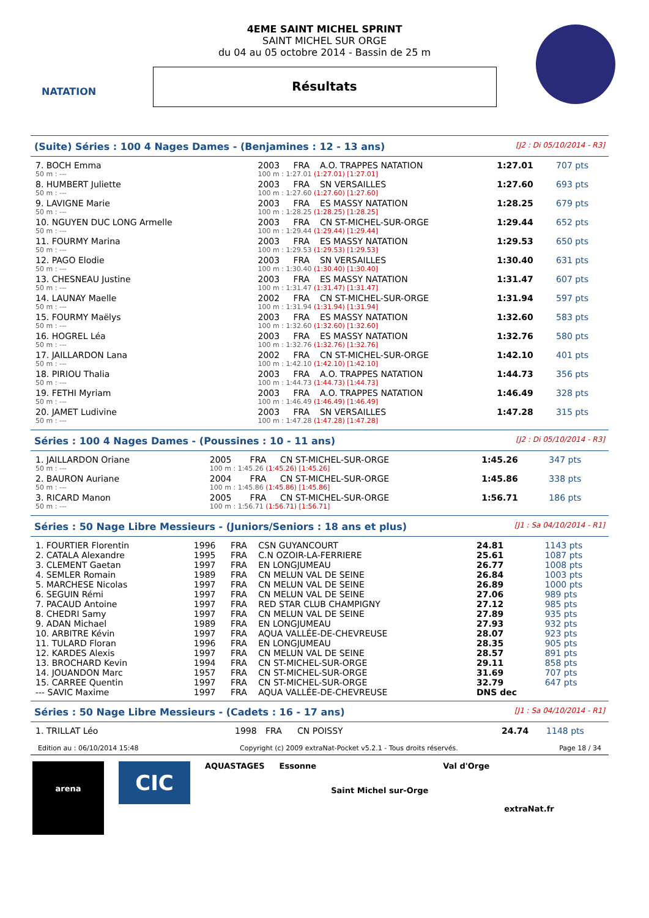NATATION
4EME SAINT MICHEL SPRINT
SAINT MICHEL SUR ORGE
du 04 au 05 octobre 2014 - Bassin de 25 m
Résultats
(Suite) Séries : 100 4 Nages Dames - (Benjamines : 12 - 13 ans) [J2 : Di 05/10/2014 - R3]
| 7. BOCH Emma | 2003 | FRA | A.O. TRAPPES NATATION | 1:27.01 | 707 pts |
| 50 m : --- | 100 m : 1:27.01 (1:27.01) [1:27.01] | | | | |
| 8. HUMBERT Juliette | 2003 | FRA | SN VERSAILLES | 1:27.60 | 693 pts |
| 50 m : --- | 100 m : 1:27.60 (1:27.60) [1:27.60] | | | | |
| 9. LAVIGNE Marie | 2003 | FRA | ES MASSY NATATION | 1:28.25 | 679 pts |
| 50 m : --- | 100 m : 1:28.25 (1:28.25) [1:28.25] | | | | |
| 10. NGUYEN DUC LONG Armelle | 2003 | FRA | CN ST-MICHEL-SUR-ORGE | 1:29.44 | 652 pts |
| 50 m : --- | 100 m : 1:29.44 (1:29.44) [1:29.44] | | | | |
| 11. FOURMY Marina | 2003 | FRA | ES MASSY NATATION | 1:29.53 | 650 pts |
| 50 m : --- | 100 m : 1:29.53 (1:29.53) [1:29.53] | | | | |
| 12. PAGO Elodie | 2003 | FRA | SN VERSAILLES | 1:30.40 | 631 pts |
| 50 m : --- | 100 m : 1:30.40 (1:30.40) [1:30.40] | | | | |
| 13. CHESNEAU Justine | 2003 | FRA | ES MASSY NATATION | 1:31.47 | 607 pts |
| 50 m : --- | 100 m : 1:31.47 (1:31.47) [1:31.47] | | | | |
| 14. LAUNAY Maelle | 2002 | FRA | CN ST-MICHEL-SUR-ORGE | 1:31.94 | 597 pts |
| 50 m : --- | 100 m : 1:31.94 (1:31.94) [1:31.94] | | | | |
| 15. FOURMY Maëlys | 2003 | FRA | ES MASSY NATATION | 1:32.60 | 583 pts |
| 50 m : --- | 100 m : 1:32.60 (1:32.60) [1:32.60] | | | | |
| 16. HOGREL Léa | 2003 | FRA | ES MASSY NATATION | 1:32.76 | 580 pts |
| 50 m : --- | 100 m : 1:32.76 (1:32.76) [1:32.76] | | | | |
| 17. JAILLARDON Lana | 2002 | FRA | CN ST-MICHEL-SUR-ORGE | 1:42.10 | 401 pts |
| 50 m : --- | 100 m : 1:42.10 (1:42.10) [1:42.10] | | | | |
| 18. PIRIOU Thalia | 2003 | FRA | A.O. TRAPPES NATATION | 1:44.73 | 356 pts |
| 50 m : --- | 100 m : 1:44.73 (1:44.73) [1:44.73] | | | | |
| 19. FETHI Myriam | 2003 | FRA | A.O. TRAPPES NATATION | 1:46.49 | 328 pts |
| 50 m : --- | 100 m : 1:46.49 (1:46.49) [1:46.49] | | | | |
| 20. JAMET Ludivine | 2003 | FRA | SN VERSAILLES | 1:47.28 | 315 pts |
| 50 m : --- | 100 m : 1:47.28 (1:47.28) [1:47.28] | | | | |
Séries : 100 4 Nages Dames - (Poussines : 10 - 11 ans) [J2 : Di 05/10/2014 - R3]
| 1. JAILLARDON Oriane | 2005 | FRA | CN ST-MICHEL-SUR-ORGE | 1:45.26 | 347 pts |
| 50 m : --- | 100 m : 1:45.26 (1:45.26) [1:45.26] | | | | |
| 2. BAURON Auriane | 2004 | FRA | CN ST-MICHEL-SUR-ORGE | 1:45.86 | 338 pts |
| 50 m : --- | 100 m : 1:45.86 (1:45.86) [1:45.86] | | | | |
| 3. RICARD Manon | 2005 | FRA | CN ST-MICHEL-SUR-ORGE | 1:56.71 | 186 pts |
| 50 m : --- | 100 m : 1:56.71 (1:56.71) [1:56.71] | | | | |
Séries : 50 Nage Libre Messieurs - (Juniors/Seniors : 18 ans et plus) [J1 : Sa 04/10/2014 - R1]
| 1. FOURTIER Florentin | 1996 | FRA | CSN GUYANCOURT | 24.81 | 1143 pts |
| 2. CATALA Alexandre | 1995 | FRA | C.N OZOIR-LA-FERRIERE | 25.61 | 1087 pts |
| 3. CLEMENT Gaetan | 1997 | FRA | EN LONGJUMEAU | 26.77 | 1008 pts |
| 4. SEMLER Romain | 1989 | FRA | CN MELUN VAL DE SEINE | 26.84 | 1003 pts |
| 5. MARCHESE Nicolas | 1997 | FRA | CN MELUN VAL DE SEINE | 26.89 | 1000 pts |
| 6. SEGUIN Rémi | 1997 | FRA | CN MELUN VAL DE SEINE | 27.06 | 989 pts |
| 7. PACAUD Antoine | 1997 | FRA | RED STAR CLUB CHAMPIGNY | 27.12 | 985 pts |
| 8. CHEDRI Samy | 1997 | FRA | CN MELUN VAL DE SEINE | 27.89 | 935 pts |
| 9. ADAN Michael | 1989 | FRA | EN LONGJUMEAU | 27.93 | 932 pts |
| 10. ARBITRE Kévin | 1997 | FRA | AQUA VALLÉE-DE-CHEVREUSE | 28.07 | 923 pts |
| 11. TULARD Floran | 1996 | FRA | EN LONGJUMEAU | 28.35 | 905 pts |
| 12. KARDES Alexis | 1997 | FRA | CN MELUN VAL DE SEINE | 28.57 | 891 pts |
| 13. BROCHARD Kevin | 1994 | FRA | CN ST-MICHEL-SUR-ORGE | 29.11 | 858 pts |
| 14. JOUANDON Marc | 1957 | FRA | CN ST-MICHEL-SUR-ORGE | 31.69 | 707 pts |
| 15. CARREE Quentin | 1997 | FRA | CN ST-MICHEL-SUR-ORGE | 32.79 | 647 pts |
| --- SAVIC Maxime | 1997 | FRA | AQUA VALLÉE-DE-CHEVREUSE | DNS dec | |
Séries : 50 Nage Libre Messieurs - (Cadets : 16 - 17 ans) [J1 : Sa 04/10/2014 - R1]
| 1. TRILLAT Léo | 1998 | FRA | CN POISSY | 24.74 | 1148 pts |
Edition au : 06/10/2014 15:48 Copyright (c) 2009 extraNat-Pocket v5.2.1 - Tous droits réservés. Page 18 / 34
arena
CIC
AQUASTAGES Essonne
Saint Michel sur-Orge
Val d'Orge
extraNat.fr